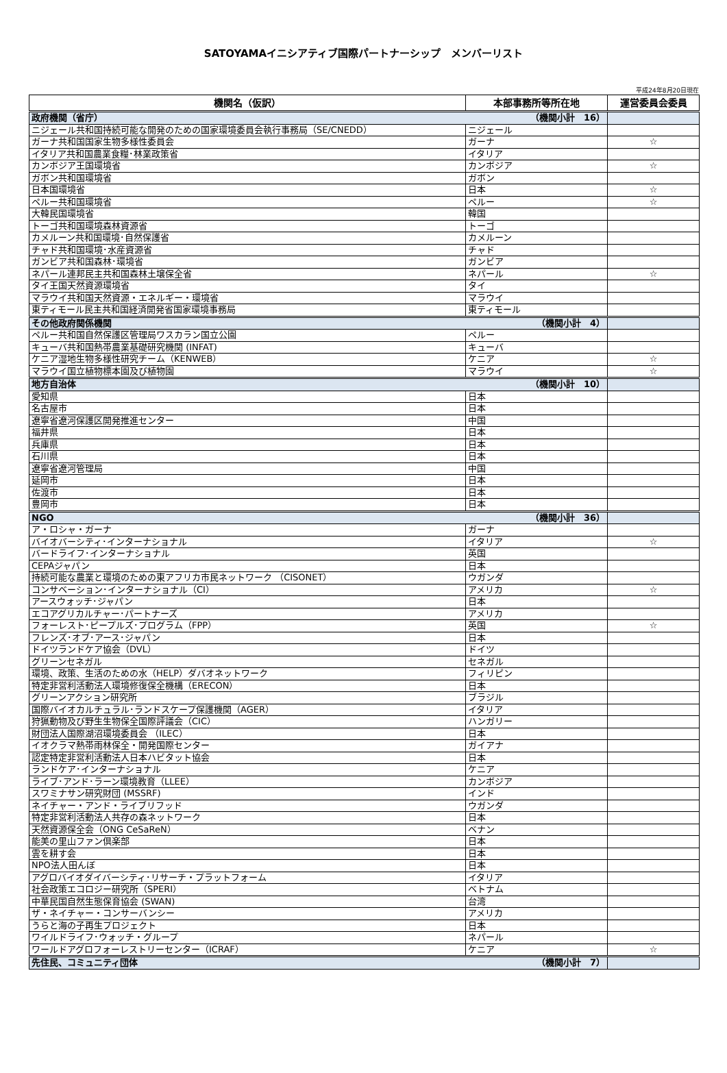SATOYAMAイニシアティブ国際パートナーシップ　メンバーリスト
平成24年8月20日現在
| 機関名（仮訳） | 本部事務所等所在地 | 運営委員会委員 |
| --- | --- | --- |
| 政府機関（省庁） （機関小計 16） | | |
| ニジェール共和国持続可能な開発のための国家環境委員会執行事務局（SE/CNEDD） | ニジェール | |
| ガーナ共和国国家生物多様性委員会 | ガーナ | ☆ |
| イタリア共和国農業食糧･林業政策省 | イタリア | |
| カンボジア王国環境省 | カンボジア | ☆ |
| ガボン共和国環境省 | ガボン | |
| 日本国環境省 | 日本 | ☆ |
| ペルー共和国環境省 | ペルー | ☆ |
| 大韓民国環境省 | 韓国 | |
| トーゴ共和国環境森林資源省 | トーゴ | |
| カメルーン共和国環境･自然保護省 | カメルーン | |
| チャド共和国環境･水産資源省 | チャド | |
| ガンビア共和国森林･環境省 | ガンビア | |
| ネパール連邦民主共和国森林土壌保全省 | ネパール | ☆ |
| タイ王国天然資源環境省 | タイ | |
| マラウイ共和国天然資源・エネルギー・環境省 | マラウイ | |
| 東ティモール民主共和国経済開発省国家環境事務局 | 東ティモール | |
| その他政府関係機関 （機関小計 4） | | |
| ペルー共和国自然保護区管理局ワスカラン国立公園 | ペルー | |
| キューバ共和国熱帯農業基礎研究機関 (INFAT) | キューバ | |
| ケニア湿地生物多様性研究チーム（KENWEB） | ケニア | ☆ |
| マラウイ国立植物標本園及び植物園 | マラウイ | ☆ |
| 地方自治体 （機関小計 10） | | |
| 愛知県 | 日本 | |
| 名古屋市 | 日本 | |
| 遼寧省遼河保護区開発推進センター | 中国 | |
| 福井県 | 日本 | |
| 兵庫県 | 日本 | |
| 石川県 | 日本 | |
| 遼寧省遼河管理局 | 中国 | |
| 延岡市 | 日本 | |
| 佐渡市 | 日本 | |
| 豊岡市 | 日本 | |
| NGO （機関小計 36） | | |
| ア・ロシャ・ガーナ | ガーナ | |
| バイオバーシティ･インターナショナル | イタリア | ☆ |
| バードライフ･インターナショナル | 英国 | |
| CEPAジャパン | 日本 | |
| 持続可能な農業と環境のための東アフリカ市民ネットワーク （CISONET） | ウガンダ | |
| コンサベーション･インターナショナル（CI） | アメリカ | ☆ |
| アースウォッチ･ジャパン | 日本 | |
| エコアグリカルチャー･パートナーズ | アメリカ | |
| フォーレスト･ピープルズ･プログラム（FPP） | 英国 | ☆ |
| フレンズ･オブ･アース･ジャパン | 日本 | |
| ドイツランドケア協会（DVL） | ドイツ | |
| グリーンセネガル | セネガル | |
| 環境、政策、生活のための水（HELP）ダバオネットワーク | フィリピン | |
| 特定非営利活動法人環境修復保全機構（ERECON） | 日本 | |
| グリーンアクション研究所 | ブラジル | |
| 国際バイオカルチュラル･ランドスケープ保護機関（AGER） | イタリア | |
| 狩猟動物及び野生生物保全国際評議会（CIC） | ハンガリー | |
| 財団法人国際湖沼環境委員会 （ILEC） | 日本 | |
| イオクラマ熱帯雨林保全・開発国際センター | ガイアナ | |
| 認定特定非営利活動法人日本ハビタット協会 | 日本 | |
| ランドケア･インターナショナル | ケニア | |
| ライブ･アンド･ラーン環境教育（LLEE） | カンボジア | |
| スワミナサン研究財団 (MSSRF) | インド | |
| ネイチャー・アンド・ライブリフッド | ウガンダ | |
| 特定非営利活動法人共存の森ネットワーク | 日本 | |
| 天然資源保全会（ONG CeSaReN） | ベナン | |
| 能美の里山ファン倶楽部 | 日本 | |
| 雲を耕す会 | 日本 | |
| NPO法人田んぼ | 日本 | |
| アグロバイオダイバーシティ･リサーチ・プラットフォーム | イタリア | |
| 社会政策エコロジー研究所（SPERI） | ベトナム | |
| 中華民国自然生態保育協会 (SWAN) | 台湾 | |
| ザ・ネイチャー・コンサーバンシー | アメリカ | |
| うらと海の子再生プロジェクト | 日本 | |
| ワイルドライフ･ウォッチ・グループ | ネパール | |
| ワールドアグロフォーレストリーセンター（ICRAF） | ケニア | ☆ |
| 先住民、コミュニティ団体 （機関小計 7） | | |